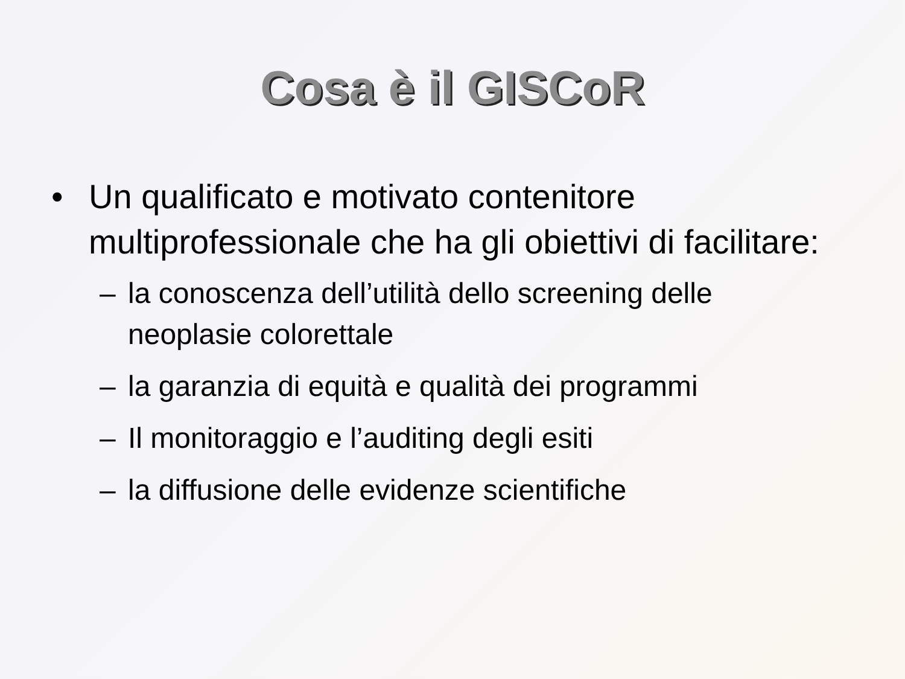Cosa è il GISCoR
• Un qualificato e motivato contenitore multiprofessionale che ha gli obiettivi di facilitare:
– la conoscenza dell’utilità dello screening delle neoplasie colorettale
– la garanzia di equità e qualità dei programmi
– Il monitoraggio e l’auditing degli esiti
– la diffusione delle evidenze scientifiche